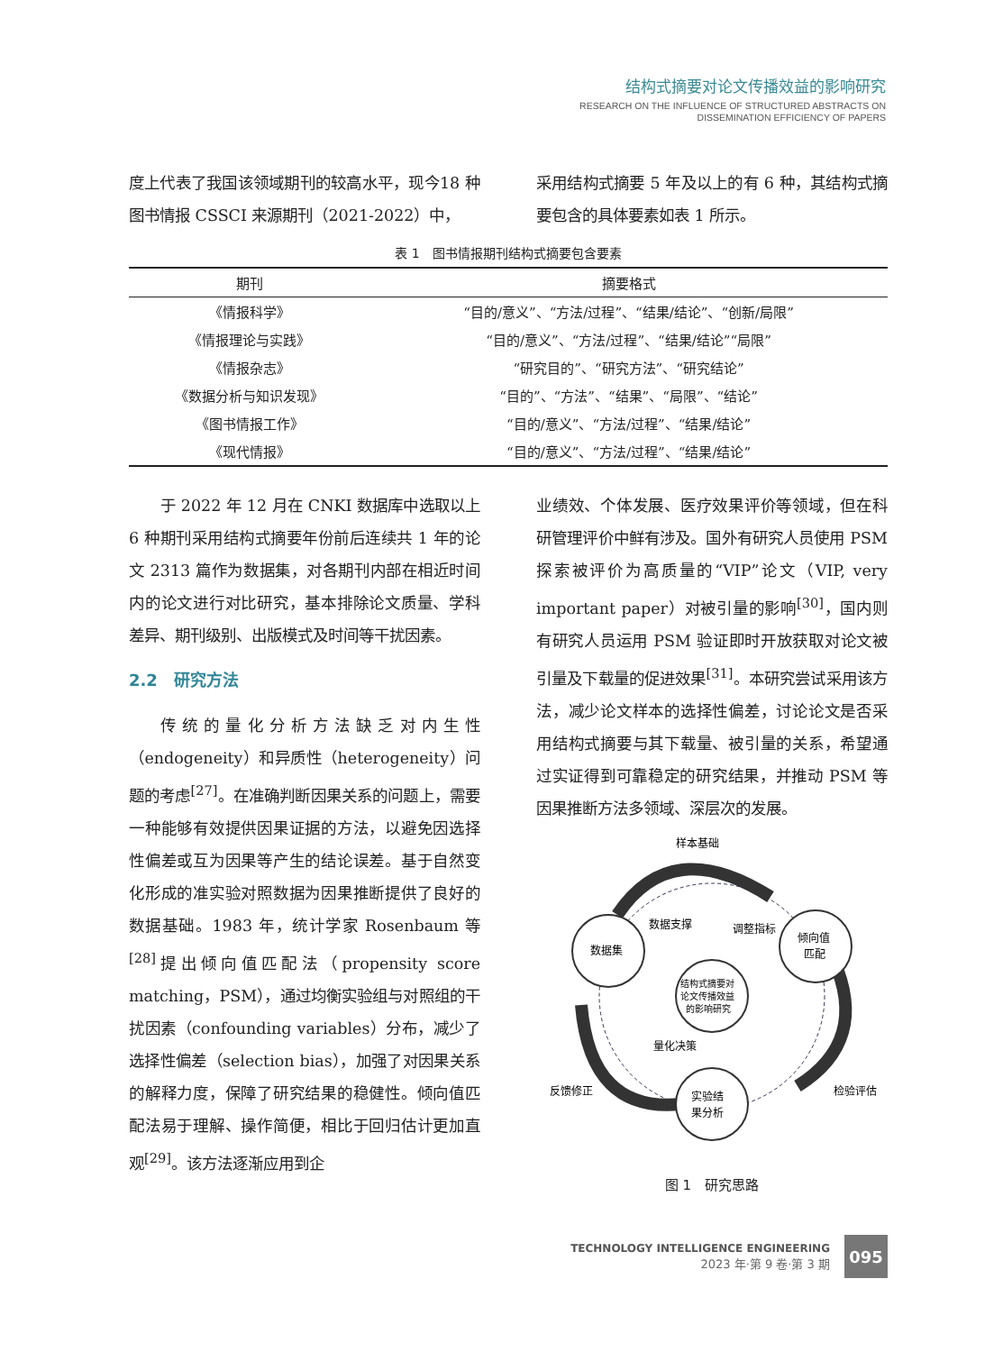结构式摘要对论文传播效益的影响研究
RESEARCH ON THE INFLUENCE OF STRUCTURED ABSTRACTS ON
DISSEMINATION EFFICIENCY OF PAPERS
度上代表了我国该领域期刊的较高水平，现今18 种图书情报 CSSCI 来源期刊（2021-2022）中，
采用结构式摘要 5 年及以上的有 6 种，其结构式摘要包含的具体要素如表 1 所示。
表 1 图书情报期刊结构式摘要包含要素
| 期刊 | 摘要格式 |
| --- | --- |
| 《情报科学》 | “目的/意义”、“方法/过程”、“结果/结论”、“创新/局限” |
| 《情报理论与实践》 | “目的/意义”、“方法/过程”、“结果/结论”“局限” |
| 《情报杂志》 | “研究目的”、“研究方法”、“研究结论” |
| 《数据分析与知识发现》 | “目的”、“方法”、“结果”、“局限”、“结论” |
| 《图书情报工作》 | “目的/意义”、“方法/过程”、“结果/结论” |
| 《现代情报》 | “目的/意义”、“方法/过程”、“结果/结论” |
于 2022 年 12 月在 CNKI 数据库中选取以上 6 种期刊采用结构式摘要年份前后连续共 1 年的论文 2313 篇作为数据集，对各期刊内部在相近时间内的论文进行对比研究，基本排除论文质量、学科差异、期刊级别、出版模式及时间等干扰因素。
2.2　研究方法
传统的量化分析方法缺乏对内生性（endogeneity）和异质性（heterogeneity）问题的考虑<sup>[27]</sup>。在准确判断因果关系的问题上，需要一种能够有效提供因果证据的方法，以避免因选择性偏差或互为因果等产生的结论误差。基于自然变化形成的准实验对照数据为因果推断提供了良好的数据基础。1983 年，统计学家 Rosenbaum 等<sup>[28]</sup>提出倾向值匹配法（propensity score matching，PSM），通过均衡实验组与对照组的干扰因素（confounding variables）分布，减少了选择性偏差（selection bias），加强了对因果关系的解释力度，保障了研究结果的稳健性。倾向值匹配法易于理解、操作简便，相比于回归估计更加直观<sup>[29]</sup>。该方法逐渐应用到企
业绩效、个体发展、医疗效果评价等领域，但在科研管理评价中鲜有涉及。国外有研究人员使用 PSM 探索被评价为高质量的“VIP”论文（VIP, very important paper）对被引量的影响<sup>[30]</sup>，国内则有研究人员运用 PSM 验证即时开放获取对论文被引量及下载量的促进效果<sup>[31]</sup>。本研究尝试采用该方法，减少论文样本的选择性偏差，讨论论文是否采用结构式摘要与其下载量、被引量的关系，希望通过实证得到可靠稳定的研究结果，并推动 PSM 等因果推断方法多领域、深层次的发展。
样本基础
数据集
倾向值
匹配
实验结
果分析
结构式摘要对
论文传播效益
的影响研究
数据支撑
调整指标
量化决策
反馈修正
检验评估
图 1　研究思路
TECHNOLOGY INTELLIGENCE ENGINEERING
2023 年·第 9 卷·第 3 期
095